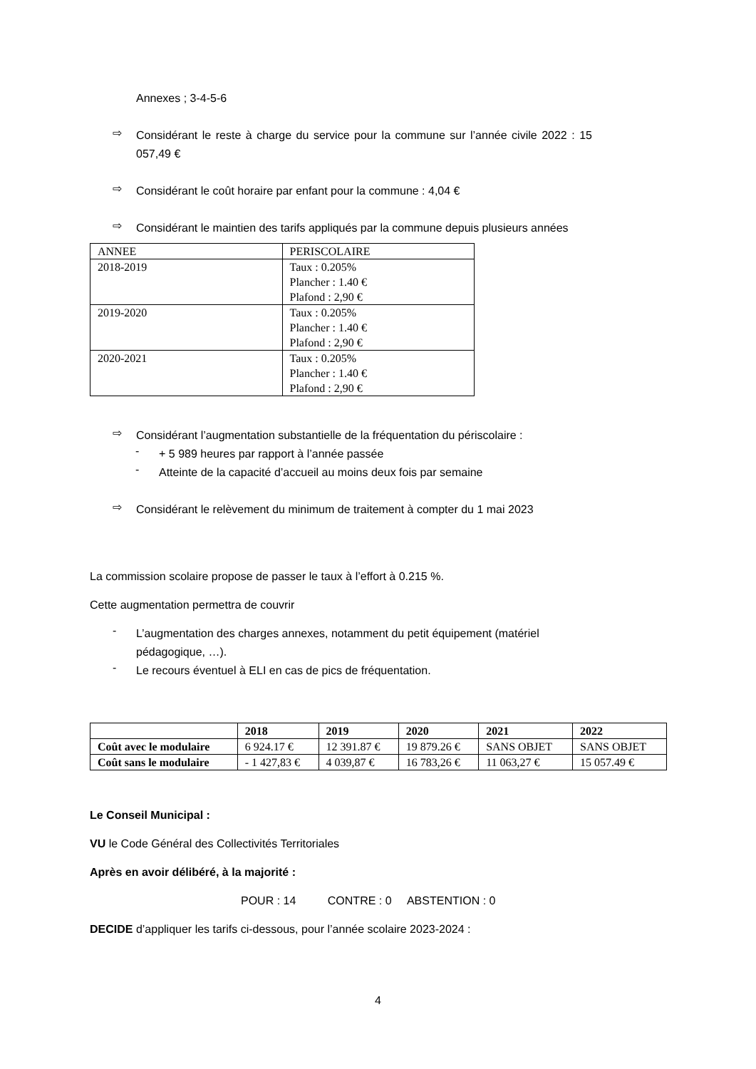Annexes ; 3-4-5-6
⇨
Considérant le reste à charge du service pour la commune sur l’année civile 2022 : 15 057,49 €
⇨
Considérant le coût horaire par enfant pour la commune : 4,04 €
⇨
Considérant le maintien des tarifs appliqués par la commune depuis plusieurs années
| ANNEE | PERISCOLAIRE |
| 2018-2019 | Taux : 0.205% Plancher : 1.40 € Plafond : 2,90 € |
| 2019-2020 | Taux : 0.205% Plancher : 1.40 € Plafond : 2,90 € |
| 2020-2021 | Taux : 0.205% Plancher : 1.40 € Plafond : 2,90 € |
⇨
Considérant l’augmentation substantielle de la fréquentation du périscolaire :
-
+ 5 989 heures par rapport à l’année passée
-
Atteinte de la capacité d’accueil au moins deux fois par semaine
⇨
Considérant le relèvement du minimum de traitement à compter du 1 mai 2023
La commission scolaire propose de passer le taux à l’effort à 0.215 %.
Cette augmentation permettra de couvrir
-
L’augmentation des charges annexes, notamment du petit équipement (matériel pédagogique, …).
-
Le recours éventuel à ELI en cas de pics de fréquentation.
| | 2018 | 2019 | 2020 | 2021 | 2022 |
| --- | --- | --- | --- | --- | --- |
| Coût avec le modulaire | 6 924.17 € | 12 391.87 € | 19 879.26 € | SANS OBJET | SANS OBJET |
| Coût sans le modulaire | - 1 427,83 € | 4 039,87 € | 16 783,26 € | 11 063,27 € | 15 057.49 € |
Le Conseil Municipal :
VU le Code Général des Collectivités Territoriales
Après en avoir délibéré, à la majorité :
POUR : 14 CONTRE : 0 ABSTENTION : 0
DECIDE d’appliquer les tarifs ci-dessous, pour l’année scolaire 2023-2024 :
4